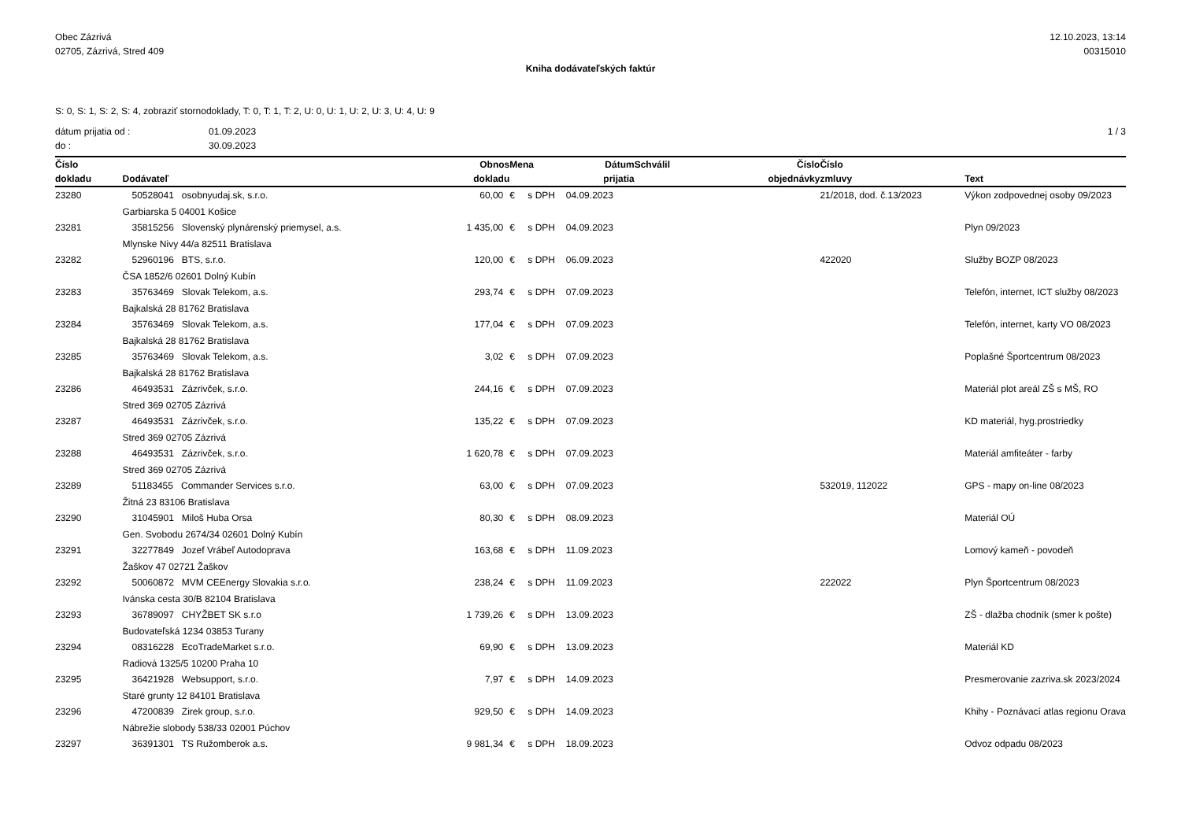Obec Zázrivá
02705, Zázrivá, Stred 409
12.10.2023, 13:14
00315010
Kniha dodávateľských faktúr
S: 0, S: 1, S: 2, S: 4, zobraziť stornodoklady, T: 0, T: 1, T: 2, U: 0, U: 1, U: 2, U: 3, U: 4, U: 9
dátum prijatia od :
do :
01.09.2023
30.09.2023
1 / 3
| Číslo | | Obnos | Mena | | Dátum | Schválil | Číslo | Číslo | |
| --- | --- | --- | --- | --- | --- | --- | --- | --- | --- |
| dokladu | Dodávateľ | dokladu | | | prijatia | | objednávky | zmluvy | Text |
| 23280 | 50528041 osobnyudaj.sk, s.r.o. | 60,00 | € | s DPH | 04.09.2023 | | | 21/2018, dod. č.13/2023 | Výkon zodpovednej osoby 09/2023 |
| | Garbiarska 5 04001 Košice | | | | | | | | |
| 23281 | 35815256 Slovenský plynárenský priemysel, a.s. | 1 435,00 | € | s DPH | 04.09.2023 | | | | Plyn 09/2023 |
| | Mlynske Nivy 44/a 82511 Bratislava | | | | | | | | |
| 23282 | 52960196 BTS, s.r.o. | 120,00 | € | s DPH | 06.09.2023 | | | 422020 | Služby BOZP 08/2023 |
| | ČSA 1852/6 02601 Dolný Kubín | | | | | | | | |
| 23283 | 35763469 Slovak Telekom, a.s. | 293,74 | € | s DPH | 07.09.2023 | | | | Telefón, internet, ICT služby 08/2023 |
| | Bajkalská 28 81762 Bratislava | | | | | | | | |
| 23284 | 35763469 Slovak Telekom, a.s. | 177,04 | € | s DPH | 07.09.2023 | | | | Telefón, internet, karty VO 08/2023 |
| | Bajkalská 28 81762 Bratislava | | | | | | | | |
| 23285 | 35763469 Slovak Telekom, a.s. | 3,02 | € | s DPH | 07.09.2023 | | | | Poplašné Športcentrum 08/2023 |
| | Bajkalská 28 81762 Bratislava | | | | | | | | |
| 23286 | 46493531 Zázrivček, s.r.o. | 244,16 | € | s DPH | 07.09.2023 | | | | Materiál plot areál ZŠ s MŠ, RO |
| | Stred 369 02705 Zázrivá | | | | | | | | |
| 23287 | 46493531 Zázrivček, s.r.o. | 135,22 | € | s DPH | 07.09.2023 | | | | KD materiál, hyg.prostriedky |
| | Stred 369 02705 Zázrivá | | | | | | | | |
| 23288 | 46493531 Zázrivček, s.r.o. | 1 620,78 | € | s DPH | 07.09.2023 | | | | Materiál amfiteáter - farby |
| | Stred 369 02705 Zázrivá | | | | | | | | |
| 23289 | 51183455 Commander Services s.r.o. | 63,00 | € | s DPH | 07.09.2023 | | | 532019, 112022 | GPS - mapy on-line 08/2023 |
| | Žitná 23 83106 Bratislava | | | | | | | | |
| 23290 | 31045901 Miloš Huba Orsa | 80,30 | € | s DPH | 08.09.2023 | | | | Materiál OÚ |
| | Gen. Svobodu 2674/34 02601 Dolný Kubín | | | | | | | | |
| 23291 | 32277849 Jozef Vrábeľ Autodoprava | 163,68 | € | s DPH | 11.09.2023 | | | | Lomový kameň - povodeň |
| | Žaškov 47 02721 Žaškov | | | | | | | | |
| 23292 | 50060872 MVM CEEnergy Slovakia s.r.o. | 238,24 | € | s DPH | 11.09.2023 | | | 222022 | Plyn Športcentrum 08/2023 |
| | Ivánska cesta 30/B 82104 Bratislava | | | | | | | | |
| 23293 | 36789097 CHYŽBET SK s.r.o | 1 739,26 | € | s DPH | 13.09.2023 | | | | ZŠ - dlažba chodník (smer k pošte) |
| | Budovateľská 1234 03853 Turany | | | | | | | | |
| 23294 | 08316228 EcoTradeMarket s.r.o. | 69,90 | € | s DPH | 13.09.2023 | | | | Materiál KD |
| | Radiová 1325/5 10200 Praha 10 | | | | | | | | |
| 23295 | 36421928 Websupport, s.r.o. | 7,97 | € | s DPH | 14.09.2023 | | | | Presmerovanie zazriva.sk 2023/2024 |
| | Staré grunty 12 84101 Bratislava | | | | | | | | |
| 23296 | 47200839 Zirek group, s.r.o. | 929,50 | € | s DPH | 14.09.2023 | | | | Khihy - Poznávací atlas regionu Orava |
| | Nábrežie slobody 538/33 02001 Púchov | | | | | | | | |
| 23297 | 36391301 TS Ružomberok a.s. | 9 981,34 | € | s DPH | 18.09.2023 | | | | Odvoz odpadu 08/2023 |